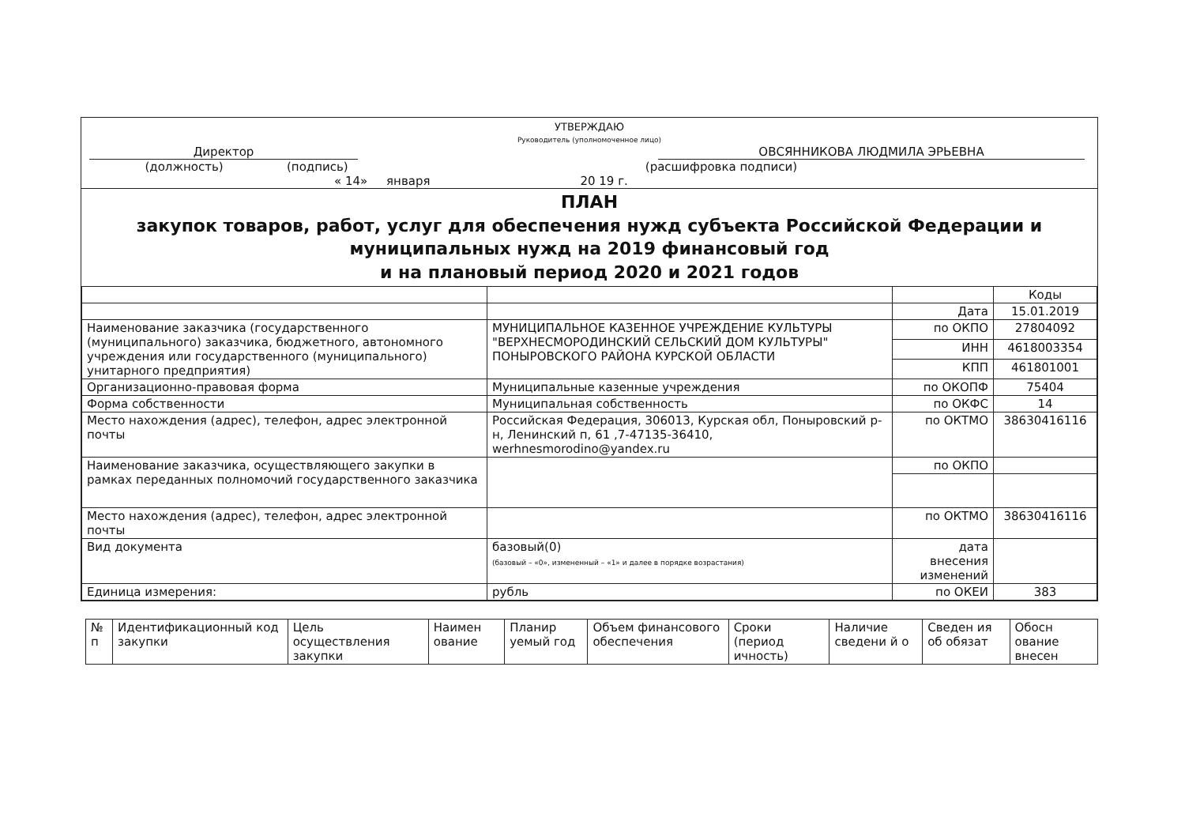УТВЕРЖДАЮ
Руководитель (уполномоченное лицо)
Директор ОВСЯННИКОВА ЛЮДМИЛА ЭРЬЕВНА
(должность) (подпись) (расшифровка подписи)
« 14» января 20 19 г.
ПЛАН
закупок товаров, работ, услуг для обеспечения нужд субъекта Российской Федерации и муниципальных нужд на 2019 финансовый год
и на плановый период 2020 и 2021 годов
| | | | Коды |
| | | Дата | 15.01.2019 |
| Наименование заказчика (государственного (муниципального) заказчика, бюджетного, автономного учреждения или государственного (муниципального) унитарного предприятия) | МУНИЦИПАЛЬНОЕ КАЗЕННОЕ УЧРЕЖДЕНИЕ КУЛЬТУРЫ "ВЕРХНЕСМОРОДИНСКИЙ СЕЛЬСКИЙ ДОМ КУЛЬТУРЫ" ПОНЫРОВСКОГО РАЙОНА КУРСКОЙ ОБЛАСТИ | по ОКПО | 27804092 |
| | | ИНН | 4618003354 |
| | | КПП | 461801001 |
| Организационно-правовая форма | Муниципальные казенные учреждения | по ОКОПФ | 75404 |
| Форма собственности | Муниципальная собственность | по ОКФС | 14 |
| Место нахождения (адрес), телефон, адрес электронной почты | Российская Федерация, 306013, Курская обл, Поныровский р-н, Ленинский п, 61 ,7-47135-36410, werhnesmorodino@yandex.ru | по ОКТМО | 38630416116 |
| Наименование заказчика, осуществляющего закупки в рамках переданных полномочий государственного заказчика | | по ОКПО | |
| Место нахождения (адрес), телефон, адрес электронной почты | | по ОКТМО | 38630416116 |
| Вид документа | базовый(0) (базовый – «0», измененный – «1» и далее в порядке возрастания) | дата внесения изменений | |
| Единица измерения: | рубль | по ОКЕИ | 383 |
| № п | Идентификационный код закупки | Цель осуществления закупки | Наимен ование | Планир уемый год | Объем финансового обеспечения | Сроки (период ичность) | Наличие сведени й о | Сведен ия об обязат | Обосн ование внесен |
| --- | --- | --- | --- | --- | --- | --- | --- | --- | --- |